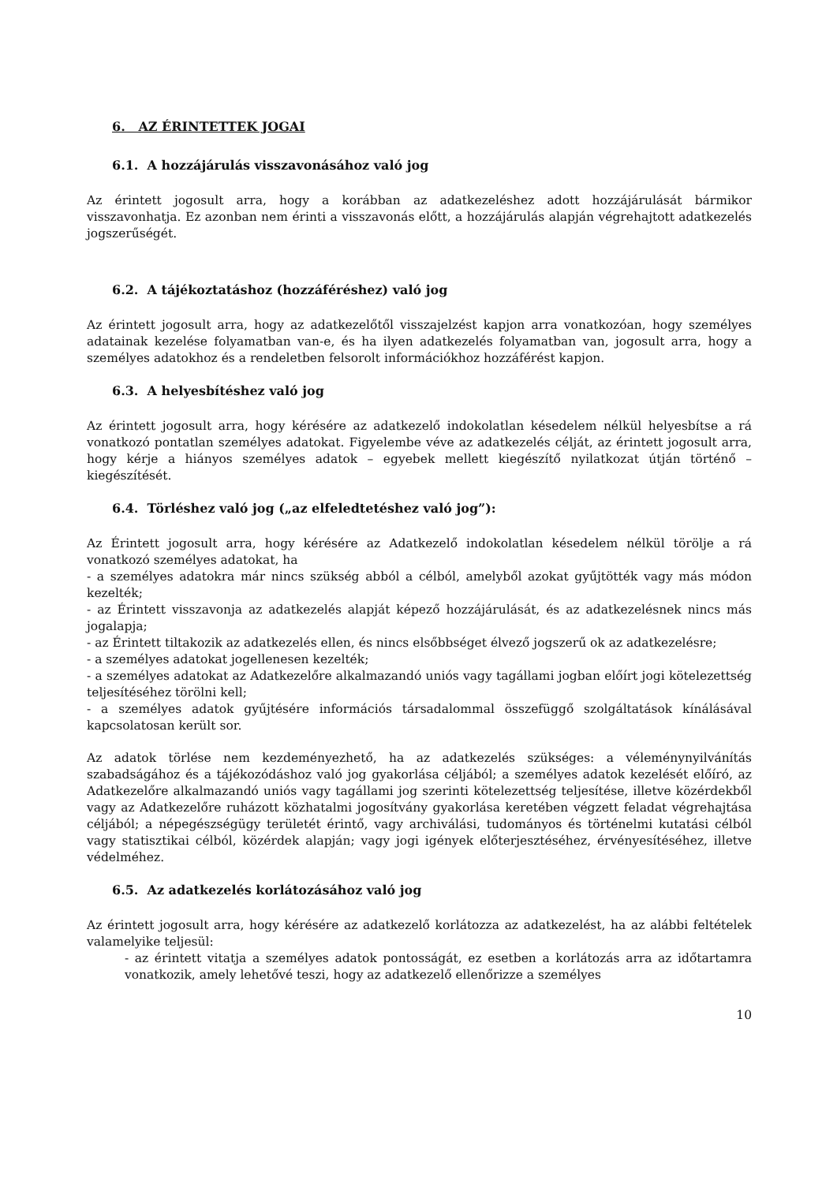6. AZ ÉRINTETTEK JOGAI
6.1. A hozzájárulás visszavonásához való jog
Az érintett jogosult arra, hogy a korábban az adatkezeléshez adott hozzájárulását bármikor visszavonhatja. Ez azonban nem érinti a visszavonás előtt, a hozzájárulás alapján végrehajtott adatkezelés jogszerűségét.
6.2. A tájékoztatáshoz (hozzáféréshez) való jog
Az érintett jogosult arra, hogy az adatkezelőtől visszajelzést kapjon arra vonatkozóan, hogy személyes adatainak kezelése folyamatban van-e, és ha ilyen adatkezelés folyamatban van, jogosult arra, hogy a személyes adatokhoz és a rendeletben felsorolt információkhoz hozzáférést kapjon.
6.3. A helyesbítéshez való jog
Az érintett jogosult arra, hogy kérésére az adatkezelő indokolatlan késedelem nélkül helyesbítse a rá vonatkozó pontatlan személyes adatokat. Figyelembe véve az adatkezelés célját, az érintett jogosult arra, hogy kérje a hiányos személyes adatok – egyebek mellett kiegészítő nyilatkozat útján történő – kiegészítését.
6.4. Törléshez való jog („az elfeledtetéshez való jog”):
Az Érintett jogosult arra, hogy kérésére az Adatkezelő indokolatlan késedelem nélkül törölje a rá vonatkozó személyes adatokat, ha
- a személyes adatokra már nincs szükség abból a célból, amelyből azokat gyűjtötték vagy más módon kezelték;
- az Érintett visszavonja az adatkezelés alapját képező hozzájárulását, és az adatkezelésnek nincs más jogalapja;
- az Érintett tiltakozik az adatkezelés ellen, és nincs elsőbbséget élvező jogszerű ok az adatkezelésre;
- a személyes adatokat jogellenesen kezelték;
- a személyes adatokat az Adatkezelőre alkalmazandó uniós vagy tagállami jogban előírt jogi kötelezettség teljesítéséhez törölni kell;
- a személyes adatok gyűjtésére információs társadalommal összefüggő szolgáltatások kínálásával kapcsolatosan került sor.
Az adatok törlése nem kezdeményezhető, ha az adatkezelés szükséges: a véleménynyilvánítás szabadságához és a tájékozódáshoz való jog gyakorlása céljából; a személyes adatok kezelését előíró, az Adatkezelőre alkalmazandó uniós vagy tagállami jog szerinti kötelezettség teljesítése, illetve közérdekből vagy az Adatkezelőre ruházott közhatalmi jogosítvány gyakorlása keretében végzett feladat végrehajtása céljából; a népegészségügy területét érintő, vagy archiválási, tudományos és történelmi kutatási célból vagy statisztikai célból, közérdek alapján; vagy jogi igények előterjesztéséhez, érvényesítéséhez, illetve védelméhez.
6.5. Az adatkezelés korlátozásához való jog
Az érintett jogosult arra, hogy kérésére az adatkezelő korlátozza az adatkezelést, ha az alábbi feltételek valamelyike teljesül:
- az érintett vitatja a személyes adatok pontosságát, ez esetben a korlátozás arra az időtartamra vonatkozik, amely lehetővé teszi, hogy az adatkezelő ellenőrizze a személyes
10